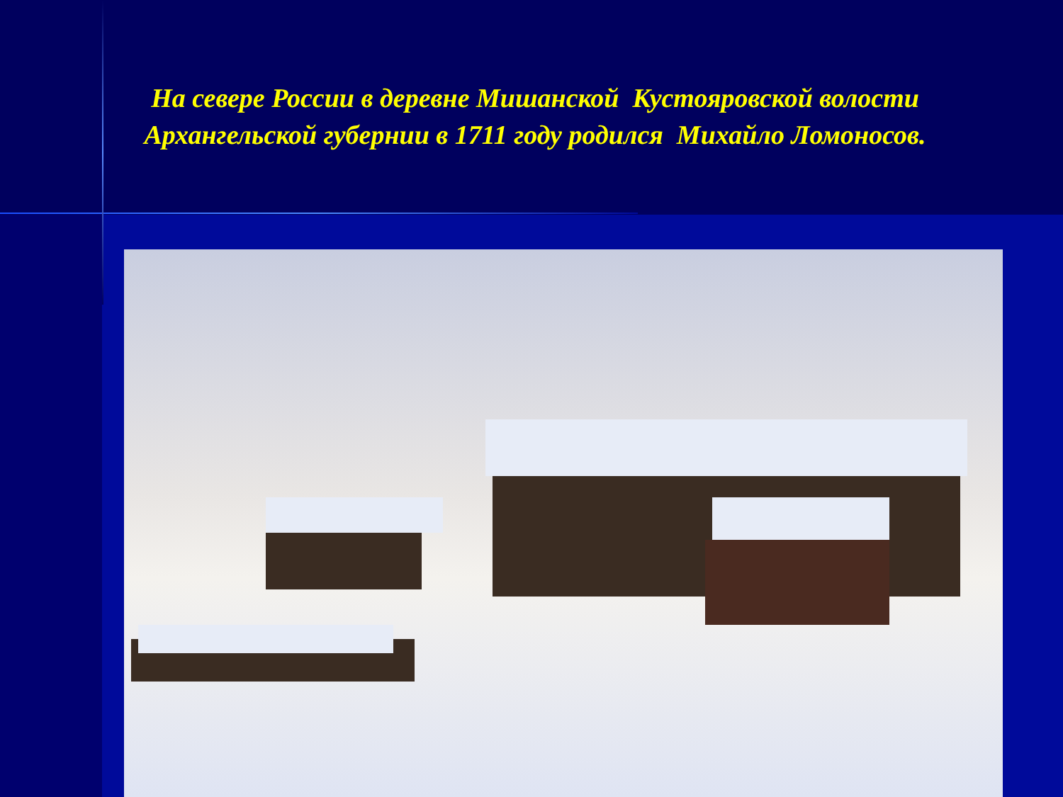На севере России в деревне Мишанской Кустояровской волости Архангельской губернии в 1711 году родился Михайло Ломоносов.